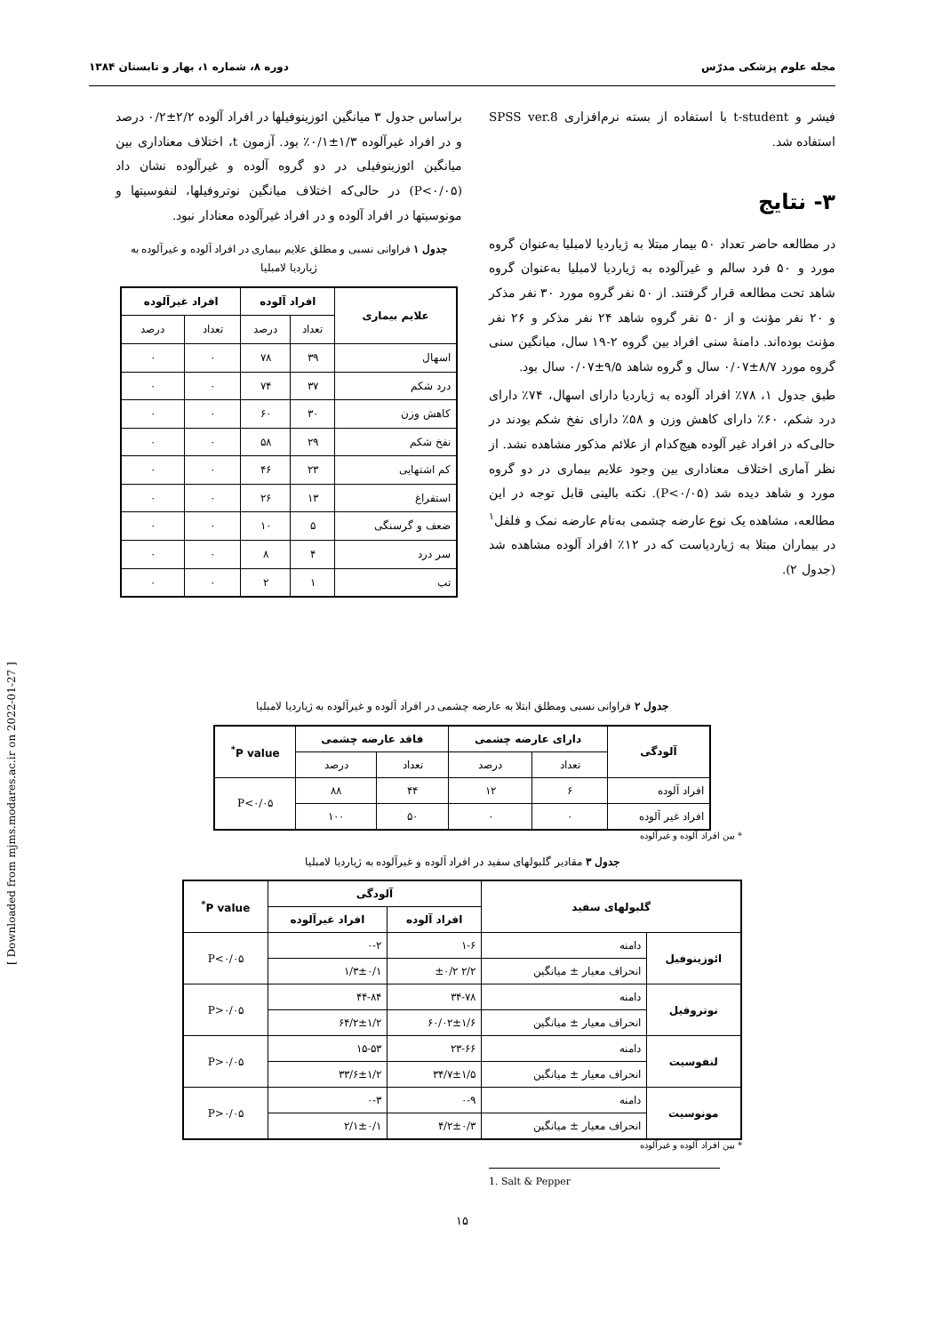مجله علوم پزشکی مدرّس دوره ۸، شماره ۱، بهار و تابستان ۱۳۸۴
فیشر و t-student با استفاده از بسته نرم‌افزاری SPSS ver.8 استفاده شد.
۳- نتایج
در مطالعه حاضر تعداد ۵۰ بیمار مبتلا به ژیاردیا لامبلیا به‌عنوان گروه مورد و ۵۰ فرد سالم و غیرآلوده به ژیاردیا لامبلیا به‌عنوان گروه شاهد تحت مطالعه قرار گرفتند. از ۵۰ نفر گروه مورد ۳۰ نفر مذکر و ۲۰ نفر مؤنث و از ۵۰ نفر گروه شاهد ۲۴ نفر مذکر و ۲۶ نفر مؤنث بوده‌اند. دامنهٔ سنی افراد بین گروه ۲-۱۹ سال، میانگین سنی گروه مورد ۸/۷±۰/۰۷ سال و گروه شاهد ۹/۵±۰/۰۷ سال بود.
طبق جدول ۱، ۷۸٪ افراد آلوده به ژیاردیا دارای اسهال، ۷۴٪ دارای درد شکم، ۶۰٪ دارای کاهش وزن و ۵۸٪ دارای نفخ شکم بودند در حالی‌که در افراد غیر آلوده هیچ‌کدام از علائم مذکور مشاهده نشد. از نظر آماری اختلاف معناداری بین وجود علایم بیماری در دو گروه مورد و شاهد دیده شد (P<۰/۰۵). نکته بالینی قابل توجه در این مطالعه، مشاهده یک نوع عارضه چشمی به‌نام عارضه نمک و فلفل<sup>۱</sup> در بیماران مبتلا به ژیاردیاست که در ۱۲٪ افراد آلوده مشاهده شد (جدول ۲).
براساس جدول ۳ میانگین ائوزینوفیلها در افراد آلوده ۲/۲±۰/۲ درصد و در افراد غیرآلوده ۱/۳±۰/۱٪ بود. آزمون t، اختلاف معناداری بین میانگین ائوزینوفیلی در دو گروه آلوده و غیرآلوده نشان داد (P<۰/۰۵) در حالی‌که اختلاف میانگین نوتروفیلها، لنفوسیتها و مونوسیتها در افراد آلوده و در افراد غیرآلوده معنادار نبود.
جدول ۱ فراوانی نسبی و مطلق علایم بیماری در افراد آلوده و غیرآلوده به ژیاردیا لامبلیا
| علایم بیماری | افراد آلوده | | افراد غیرآلوده | |
| --- | --- | --- | --- | --- |
| | تعداد | درصد | تعداد | درصد |
| اسهال | ۳۹ | ۷۸ | ۰ | ۰ |
| درد شکم | ۳۷ | ۷۴ | ۰ | ۰ |
| کاهش وزن | ۳۰ | ۶۰ | ۰ | ۰ |
| نفخ شکم | ۲۹ | ۵۸ | ۰ | ۰ |
| کم اشتهایی | ۲۳ | ۴۶ | ۰ | ۰ |
| استفراغ | ۱۳ | ۲۶ | ۰ | ۰ |
| ضعف و گرسنگی | ۵ | ۱۰ | ۰ | ۰ |
| سر درد | ۴ | ۸ | ۰ | ۰ |
| تب | ۱ | ۲ | ۰ | ۰ |
جدول ۲ فراوانی نسبی ومطلق ابتلا به عارضه چشمی در افراد آلوده و غیرآلوده به ژیاردیا لامبلیا
| آلودگی | دارای عارضه چشمی | | فاقد عارضه چشمی | | P value<sup>*</sup> |
| --- | --- | --- | --- | --- | --- |
| | تعداد | درصد | تعداد | درصد | |
| افراد آلوده | ۶ | ۱۲ | ۴۴ | ۸۸ | P<۰/۰۵ |
| افراد غیر آلوده | ۰ | ۰ | ۵۰ | ۱۰۰ | |
* بین افراد آلوده و غیرآلوده
جدول ۳ مقادیر گلبولهای سفید در افراد آلوده و غیرآلوده به ژیاردیا لامبلیا
| گلبولهای سفید | | آلودگی | | P value<sup>*</sup> |
| --- | --- | --- | --- | --- |
| | | افراد آلوده | افراد غیرآلوده | |
| ائوزینوفیل | دامنه | ۱-۶ | ۰-۲ | P<۰/۰۵ |
| | انحراف معیار ± میانگین | ۲/۲ ±۰/۲ | ۱/۳±۰/۱ | |
| نوتروفیل | دامنه | ۳۴-۷۸ | ۴۴-۸۴ | P>۰/۰۵ |
| | انحراف معیار ± میانگین | ۶۰/۰۲±۱/۶ | ۶۴/۲±۱/۲ | |
| لنفوسیت | دامنه | ۲۳-۶۶ | ۱۵-۵۳ | P>۰/۰۵ |
| | انحراف معیار ± میانگین | ۳۴/۷±۱/۵ | ۳۳/۶±۱/۲ | |
| مونوسیت | دامنه | ۰-۹ | ۰-۳ | P>۰/۰۵ |
| | انحراف معیار ± میانگین | ۴/۲±۰/۳ | ۲/۱±۰/۱ | |
* بین افراد آلوده و غیرآلوده
1. Salt & Pepper
۱۵
[ Downloaded from mjms.modares.ac.ir on 2022-01-27 ]